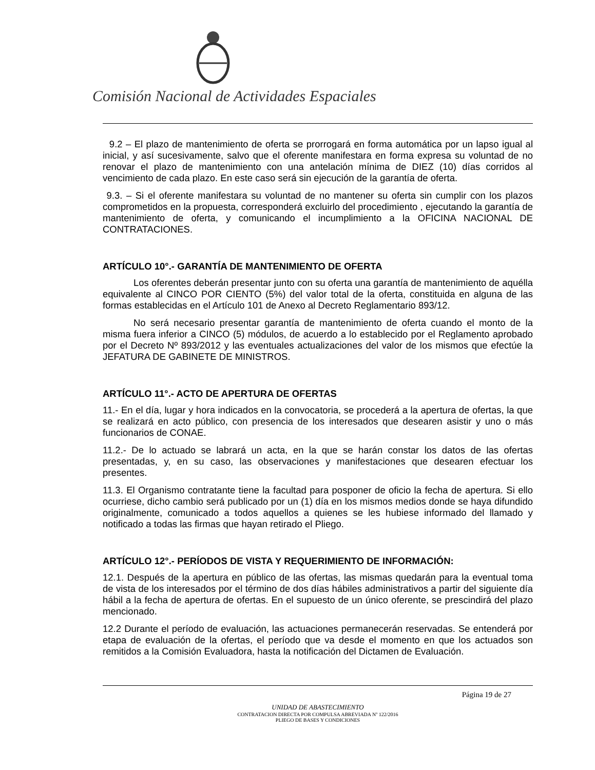Comisión Nacional de Actividades Espaciales
9.2 – El plazo de mantenimiento de oferta se prorrogará en forma automática por un lapso igual al inicial, y así sucesivamente, salvo que el oferente manifestara en forma expresa su voluntad de no renovar el plazo de mantenimiento con una antelación mínima de DIEZ (10) días corridos al vencimiento de cada plazo. En este caso será sin ejecución de la garantía de oferta.
9.3. – Si el oferente manifestara su voluntad de no mantener su oferta sin cumplir con los plazos comprometidos en la propuesta, corresponderá excluirlo del procedimiento , ejecutando la garantía de mantenimiento de oferta, y comunicando el incumplimiento a la OFICINA NACIONAL DE CONTRATACIONES.
ARTÍCULO 10°.- GARANTÍA DE MANTENIMIENTO DE OFERTA
Los oferentes deberán presentar junto con su oferta una garantía de mantenimiento de aquélla equivalente al CINCO POR CIENTO (5%) del valor total de la oferta, constituida en alguna de las formas establecidas en el Artículo 101 de Anexo al Decreto Reglamentario 893/12.
No será necesario presentar garantía de mantenimiento de oferta cuando el monto de la misma fuera inferior a CINCO (5) módulos, de acuerdo a lo establecido por el Reglamento aprobado por el Decreto Nº 893/2012 y las eventuales actualizaciones del valor de los mismos que efectúe la JEFATURA DE GABINETE DE MINISTROS.
ARTÍCULO 11°.- ACTO DE APERTURA DE OFERTAS
11.- En el día, lugar y hora indicados en la convocatoria, se procederá a la apertura de ofertas, la que se realizará en acto público, con presencia de los interesados que desearen asistir y uno o más funcionarios de CONAE.
11.2.- De lo actuado se labrará un acta, en la que se harán constar los datos de las ofertas presentadas, y, en su caso, las observaciones y manifestaciones que desearen efectuar los presentes.
11.3. El Organismo contratante tiene la facultad para posponer de oficio la fecha de apertura. Si ello ocurriese, dicho cambio será publicado por un (1) día en los mismos medios donde se haya difundido originalmente, comunicado a todos aquellos a quienes se les hubiese informado del llamado y notificado a todas las firmas que hayan retirado el Pliego.
ARTÍCULO 12°.- PERÍODOS DE VISTA Y REQUERIMIENTO DE INFORMACIÓN:
12.1. Después de la apertura en público de las ofertas, las mismas quedarán para la eventual toma de vista de los interesados por el término de dos días hábiles administrativos a partir del siguiente día hábil a la fecha de apertura de ofertas. En el supuesto de un único oferente, se prescindirá del plazo mencionado.
12.2 Durante el período de evaluación, las actuaciones permanecerán reservadas. Se entenderá por etapa de evaluación de la ofertas, el período que va desde el momento en que los actuados son remitidos a la Comisión Evaluadora, hasta la notificación del Dictamen de Evaluación.
Página 19 de 27
UNIDAD DE ABASTECIMIENTO
CONTRATACION DIRECTA POR COMPULSA ABREVIADA Nº 122/2016
PLIEGO DE BASES Y CONDICIONES